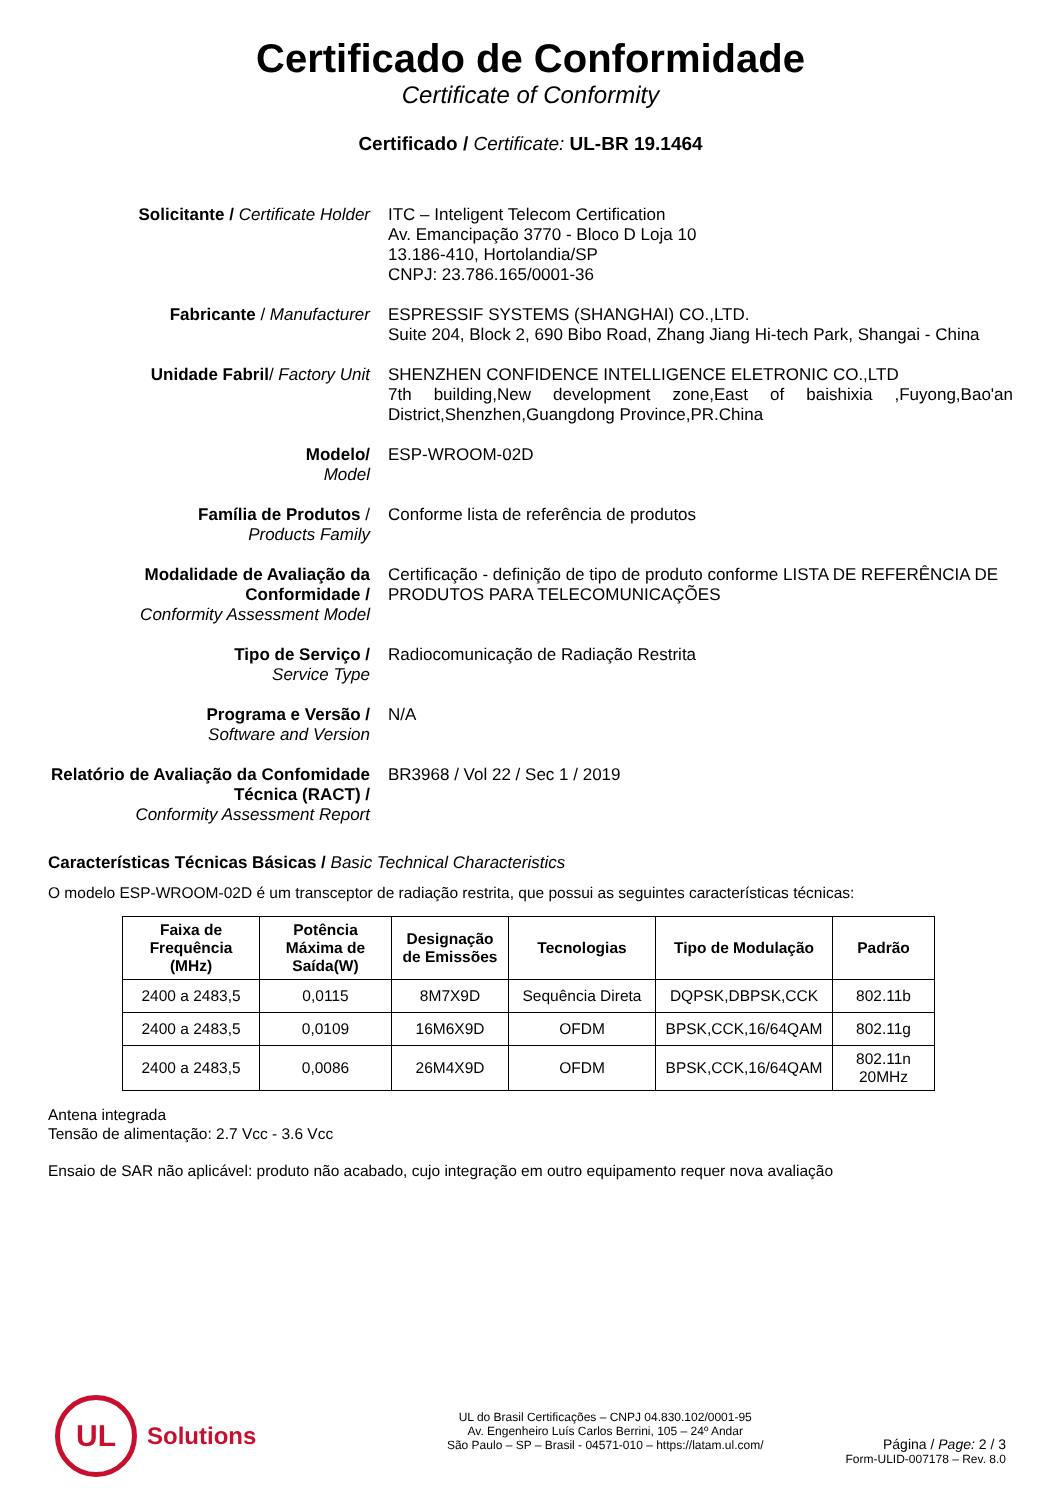Certificado de Conformidade
Certificate of Conformity
Certificado / Certificate: UL-BR 19.1464
Solicitante / Certificate Holder
ITC – Inteligent Telecom Certification
Av. Emancipação 3770 - Bloco D Loja 10
13.186-410, Hortolandia/SP
CNPJ: 23.786.165/0001-36
Fabricante / Manufacturer ESPRESSIF SYSTEMS (SHANGHAI) CO.,LTD.
Suite 204, Block 2, 690 Bibo Road, Zhang Jiang Hi-tech Park, Shangai - China
Unidade Fabril/ Factory Unit SHENZHEN CONFIDENCE INTELLIGENCE ELETRONIC CO.,LTD
7th building,New development zone,East of baishixia ,Fuyong,Bao'an District,Shenzhen,Guangdong Province,PR.China
Modelo/
Model
ESP-WROOM-02D
Família de Produtos /
Products Family
Conforme lista de referência de produtos
Modalidade de Avaliação da Conformidade /
Conformity Assessment Model
Certificação - definição de tipo de produto conforme LISTA DE REFERÊNCIA DE PRODUTOS PARA TELECOMUNICAÇÕES
Tipo de Serviço /
Service Type
Radiocomunicação de Radiação Restrita
Programa e Versão /
Software and Version
N/A
Relatório de Avaliação da Confomidade Técnica (RACT) /
Conformity Assessment Report
BR3968 / Vol 22 / Sec 1 / 2019
Características Técnicas Básicas / Basic Technical Characteristics
O modelo ESP-WROOM-02D é um transceptor de radiação restrita, que possui as seguintes características técnicas:
| Faixa de Frequência (MHz) | Potência Máxima de Saída(W) | Designação de Emissões | Tecnologias | Tipo de Modulação | Padrão |
| --- | --- | --- | --- | --- | --- |
| 2400 a 2483,5 | 0,0115 | 8M7X9D | Sequência Direta | DQPSK,DBPSK,CCK | 802.11b |
| 2400 a 2483,5 | 0,0109 | 16M6X9D | OFDM | BPSK,CCK,16/64QAM | 802.11g |
| 2400 a 2483,5 | 0,0086 | 26M4X9D | OFDM | BPSK,CCK,16/64QAM | 802.11n 20MHz |
Antena integrada
Tensão de alimentação: 2.7 Vcc - 3.6 Vcc
Ensaio de SAR não aplicável: produto não acabado, cujo integração em outro equipamento requer nova avaliação
UL
Solutions
UL do Brasil Certificações – CNPJ 04.830.102/0001-95
Av. Engenheiro Luís Carlos Berrini, 105 – 24º Andar
São Paulo – SP – Brasil - 04571-010 – https://latam.ul.com/
Página / Page: 2 / 3
Form-ULID-007178 – Rev. 8.0